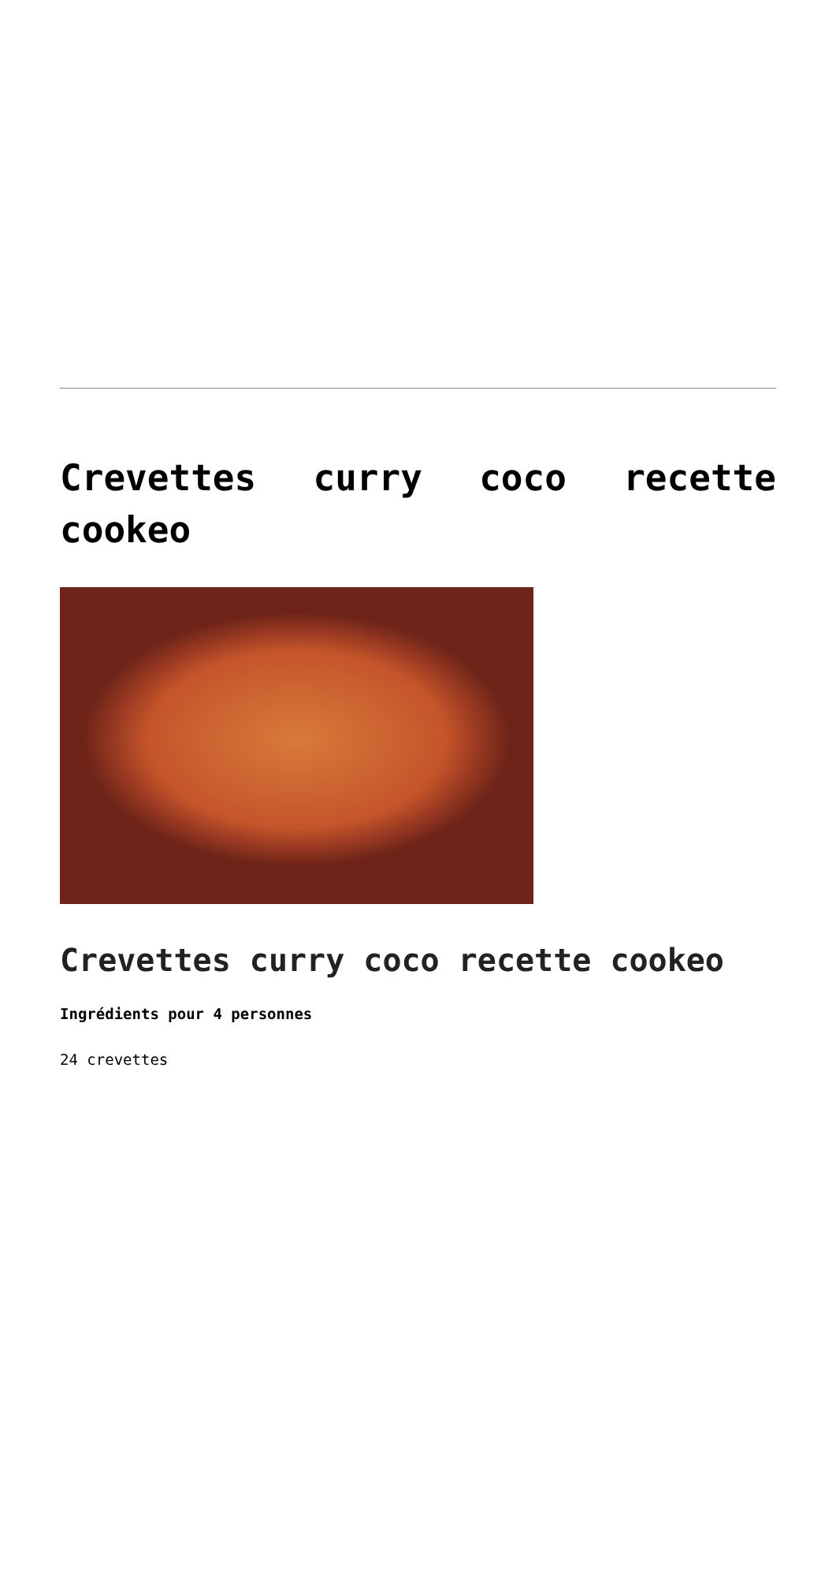Crevettes curry coco recette cookeo
Crevettes curry coco recette cookeo
Ingrédients pour 4 personnes
24 crevettes